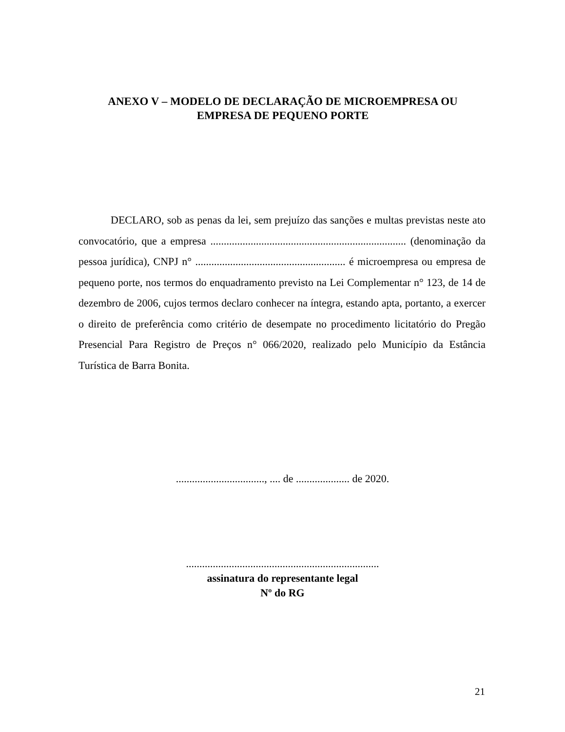ANEXO V – MODELO DE DECLARAÇÃO DE MICROEMPRESA OU
EMPRESA DE PEQUENO PORTE
DECLARO, sob as penas da lei, sem prejuízo das sanções e multas previstas neste ato convocatório, que a empresa ......................................................................... (denominação da pessoa jurídica), CNPJ n° ........................................................ é microempresa ou empresa de pequeno porte, nos termos do enquadramento previsto na Lei Complementar n° 123, de 14 de dezembro de 2006, cujos termos declaro conhecer na íntegra, estando apta, portanto, a exercer o direito de preferência como critério de desempate no procedimento licitatório do Pregão Presencial Para Registro de Preços n° 066/2020, realizado pelo Município da Estância Turística de Barra Bonita.
................................., .... de .................... de 2020.
........................................................................
assinatura do representante legal
Nº do RG
21